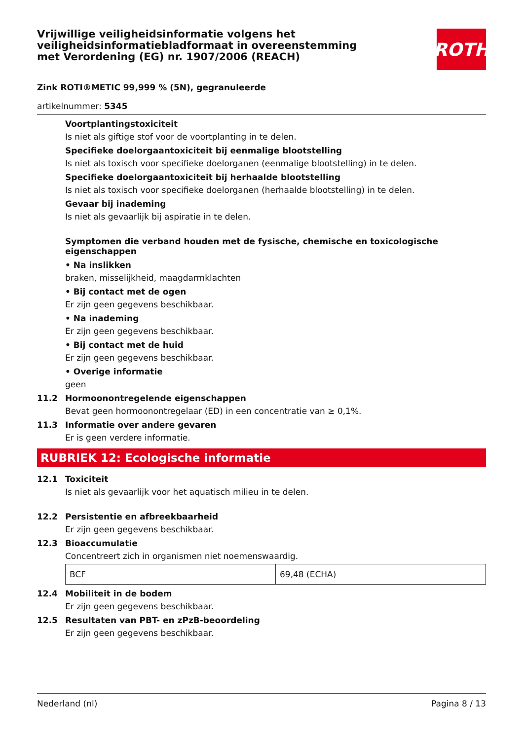Vrijwillige veiligheidsinformatie volgens het veiligheidsinformatiebladformaat in overeenstemming met Verordening (EG) nr. 1907/2006 (REACH)
ROTH
Zink ROTI®METIC 99,999 % (5N), gegranuleerde
artikelnummer: 5345
Voortplantingstoxiciteit
Is niet als giftige stof voor de voortplanting in te delen.
Specifieke doelorgaantoxiciteit bij eenmalige blootstelling
Is niet als toxisch voor specifieke doelorganen (eenmalige blootstelling) in te delen.
Specifieke doelorgaantoxiciteit bij herhaalde blootstelling
Is niet als toxisch voor specifieke doelorganen (herhaalde blootstelling) in te delen.
Gevaar bij inademing
Is niet als gevaarlijk bij aspiratie in te delen.
Symptomen die verband houden met de fysische, chemische en toxicologische eigenschappen
• Na inslikken
braken, misselijkheid, maagdarmklachten
• Bij contact met de ogen
Er zijn geen gegevens beschikbaar.
• Na inademing
Er zijn geen gegevens beschikbaar.
• Bij contact met de huid
Er zijn geen gegevens beschikbaar.
• Overige informatie
geen
11.2 Hormoonontregelende eigenschappen
Bevat geen hormoonontregelaar (ED) in een concentratie van ≥ 0,1%.
11.3 Informatie over andere gevaren
Er is geen verdere informatie.
RUBRIEK 12: Ecologische informatie
12.1 Toxiciteit
Is niet als gevaarlijk voor het aquatisch milieu in te delen.
12.2 Persistentie en afbreekbaarheid
Er zijn geen gegevens beschikbaar.
12.3 Bioaccumulatie
Concentreert zich in organismen niet noemenswaardig.
| BCF | 69,48 (ECHA) |
12.4 Mobiliteit in de bodem
Er zijn geen gegevens beschikbaar.
12.5 Resultaten van PBT- en zPzB-beoordeling
Er zijn geen gegevens beschikbaar.
Nederland (nl) Pagina 8 / 13